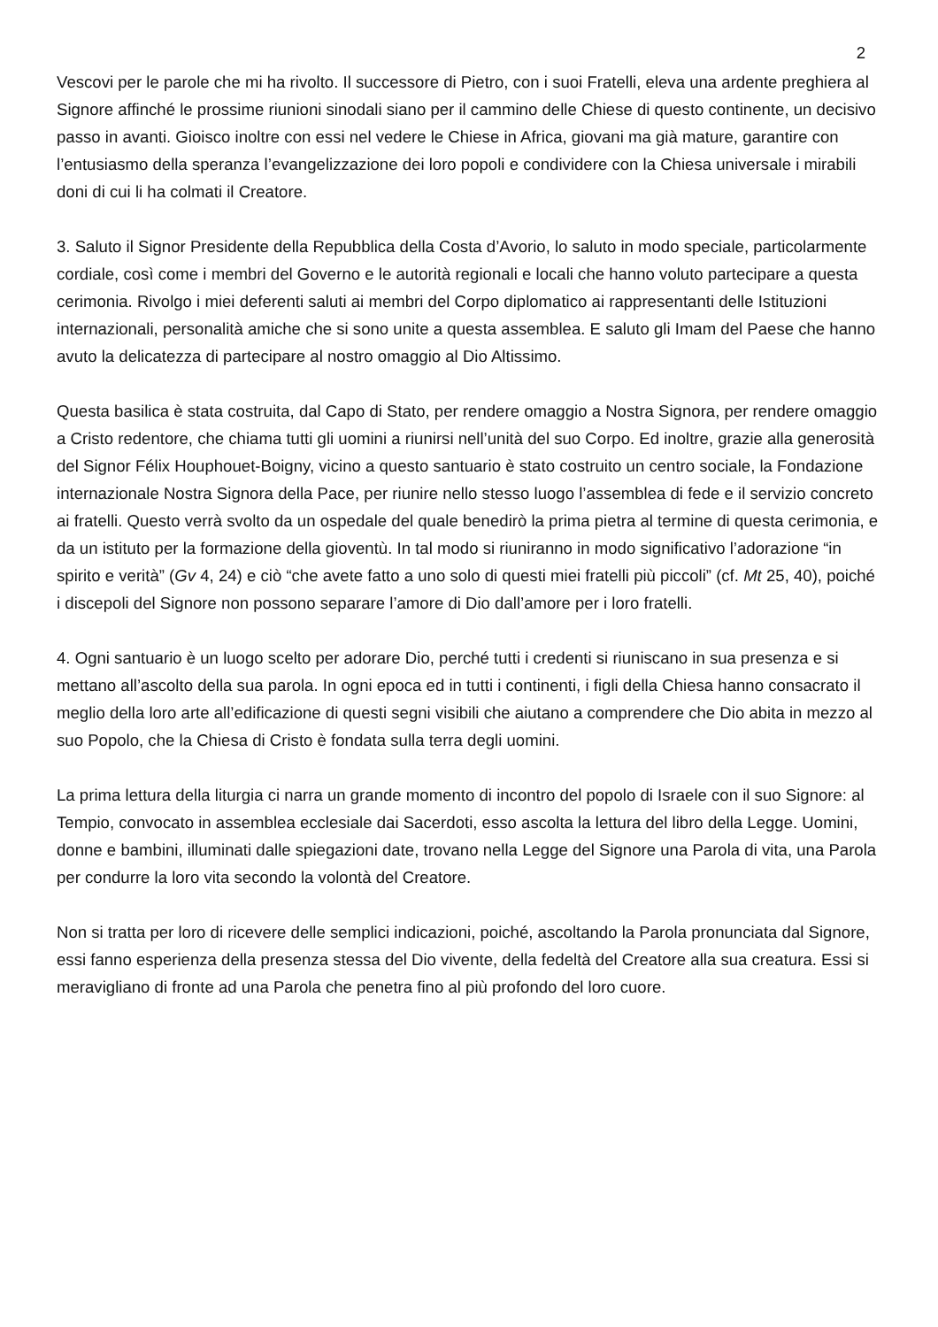2
Vescovi per le parole che mi ha rivolto. Il successore di Pietro, con i suoi Fratelli, eleva una ardente preghiera al Signore affinché le prossime riunioni sinodali siano per il cammino delle Chiese di questo continente, un decisivo passo in avanti. Gioisco inoltre con essi nel vedere le Chiese in Africa, giovani ma già mature, garantire con l’entusiasmo della speranza l’evangelizzazione dei loro popoli e condividere con la Chiesa universale i mirabili doni di cui li ha colmati il Creatore.
3. Saluto il Signor Presidente della Repubblica della Costa d’Avorio, lo saluto in modo speciale, particolarmente cordiale, così come i membri del Governo e le autorità regionali e locali che hanno voluto partecipare a questa cerimonia. Rivolgo i miei deferenti saluti ai membri del Corpo diplomatico ai rappresentanti delle Istituzioni internazionali, personalità amiche che si sono unite a questa assemblea. E saluto gli Imam del Paese che hanno avuto la delicatezza di partecipare al nostro omaggio al Dio Altissimo.
Questa basilica è stata costruita, dal Capo di Stato, per rendere omaggio a Nostra Signora, per rendere omaggio a Cristo redentore, che chiama tutti gli uomini a riunirsi nell’unità del suo Corpo. Ed inoltre, grazie alla generosità del Signor Félix Houphouet-Boigny, vicino a questo santuario è stato costruito un centro sociale, la Fondazione internazionale Nostra Signora della Pace, per riunire nello stesso luogo l’assemblea di fede e il servizio concreto ai fratelli. Questo verrà svolto da un ospedale del quale benedirò la prima pietra al termine di questa cerimonia, e da un istituto per la formazione della gioventù. In tal modo si riuniranno in modo significativo l’adorazione “in spirito e verità” (Gv 4, 24) e ciò “che avete fatto a uno solo di questi miei fratelli più piccoli” (cf. Mt 25, 40), poiché i discepoli del Signore non possono separare l’amore di Dio dall’amore per i loro fratelli.
4. Ogni santuario è un luogo scelto per adorare Dio, perché tutti i credenti si riuniscano in sua presenza e si mettano all’ascolto della sua parola. In ogni epoca ed in tutti i continenti, i figli della Chiesa hanno consacrato il meglio della loro arte all’edificazione di questi segni visibili che aiutano a comprendere che Dio abita in mezzo al suo Popolo, che la Chiesa di Cristo è fondata sulla terra degli uomini.
La prima lettura della liturgia ci narra un grande momento di incontro del popolo di Israele con il suo Signore: al Tempio, convocato in assemblea ecclesiale dai Sacerdoti, esso ascolta la lettura del libro della Legge. Uomini, donne e bambini, illuminati dalle spiegazioni date, trovano nella Legge del Signore una Parola di vita, una Parola per condurre la loro vita secondo la volontà del Creatore.
Non si tratta per loro di ricevere delle semplici indicazioni, poiché, ascoltando la Parola pronunciata dal Signore, essi fanno esperienza della presenza stessa del Dio vivente, della fedeltà del Creatore alla sua creatura. Essi si meravigliano di fronte ad una Parola che penetra fino al più profondo del loro cuore.